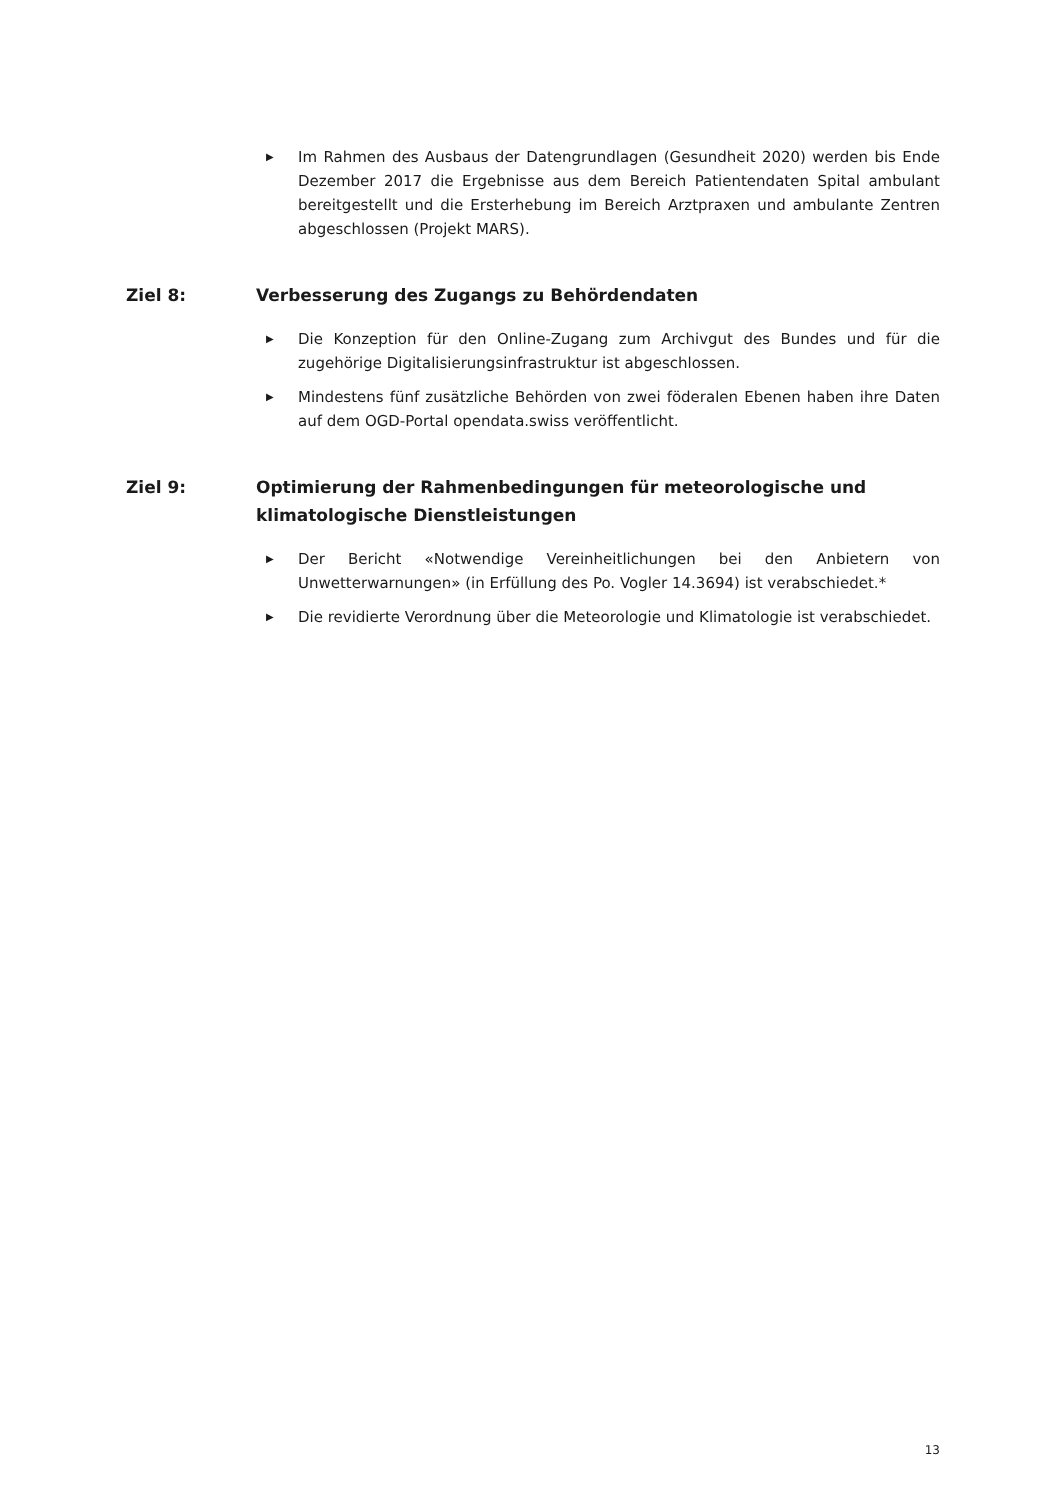▶ Im Rahmen des Ausbaus der Datengrundlagen (Gesundheit 2020) werden bis Ende Dezember 2017 die Ergebnisse aus dem Bereich Patientendaten Spital ambulant bereitgestellt und die Ersterhebung im Bereich Arztpraxen und ambulante Zentren abgeschlossen (Projekt MARS).
Ziel 8: Verbesserung des Zugangs zu Behördendaten
▶ Die Konzeption für den Online-Zugang zum Archivgut des Bundes und für die zugehörige Digitalisierungsinfrastruktur ist abgeschlossen.
▶ Mindestens fünf zusätzliche Behörden von zwei föderalen Ebenen haben ihre Daten auf dem OGD-Portal opendata.swiss veröffentlicht.
Ziel 9: Optimierung der Rahmenbedingungen für meteorologische und klimatologische Dienstleistungen
▶ Der Bericht «Notwendige Vereinheitlichungen bei den Anbietern von Unwetterwarnungen» (in Erfüllung des Po. Vogler 14.3694) ist verabschiedet.*
▶ Die revidierte Verordnung über die Meteorologie und Klimatologie ist verabschiedet.
13